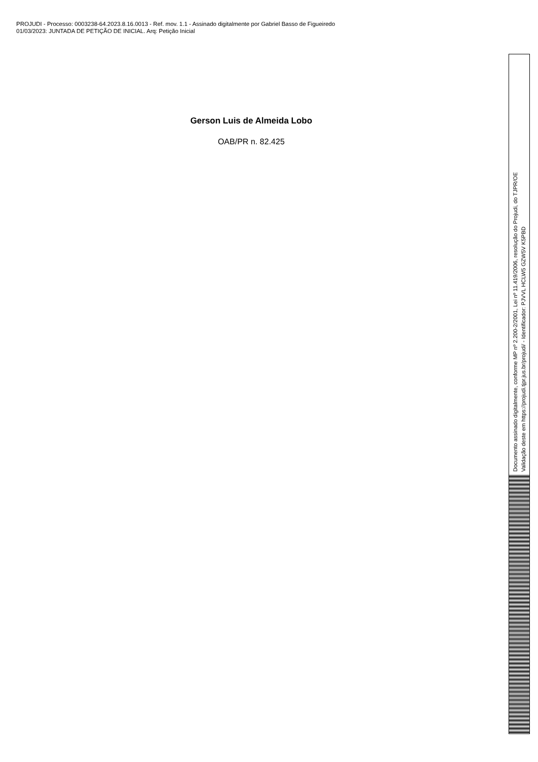PROJUDI - Processo: 0003238-64.2023.8.16.0013 - Ref. mov. 1.1 - Assinado digitalmente por Gabriel Basso de Figueiredo
01/03/2023: JUNTADA DE PETIÇÃO DE INICIAL. Arq: Petição Inicial
Gerson Luis de Almeida Lobo
OAB/PR n. 82.425
Documento assinado digitalmente, conforme MP nº 2.200-2/2001, Lei nº 11.419/2006, resolução do Projudi, do TJPR/OE
Validação deste em https://projudi.tjpr.jus.br/projudi/ - Identificador: PJVVL HCLW5 GZW5V K5PBD